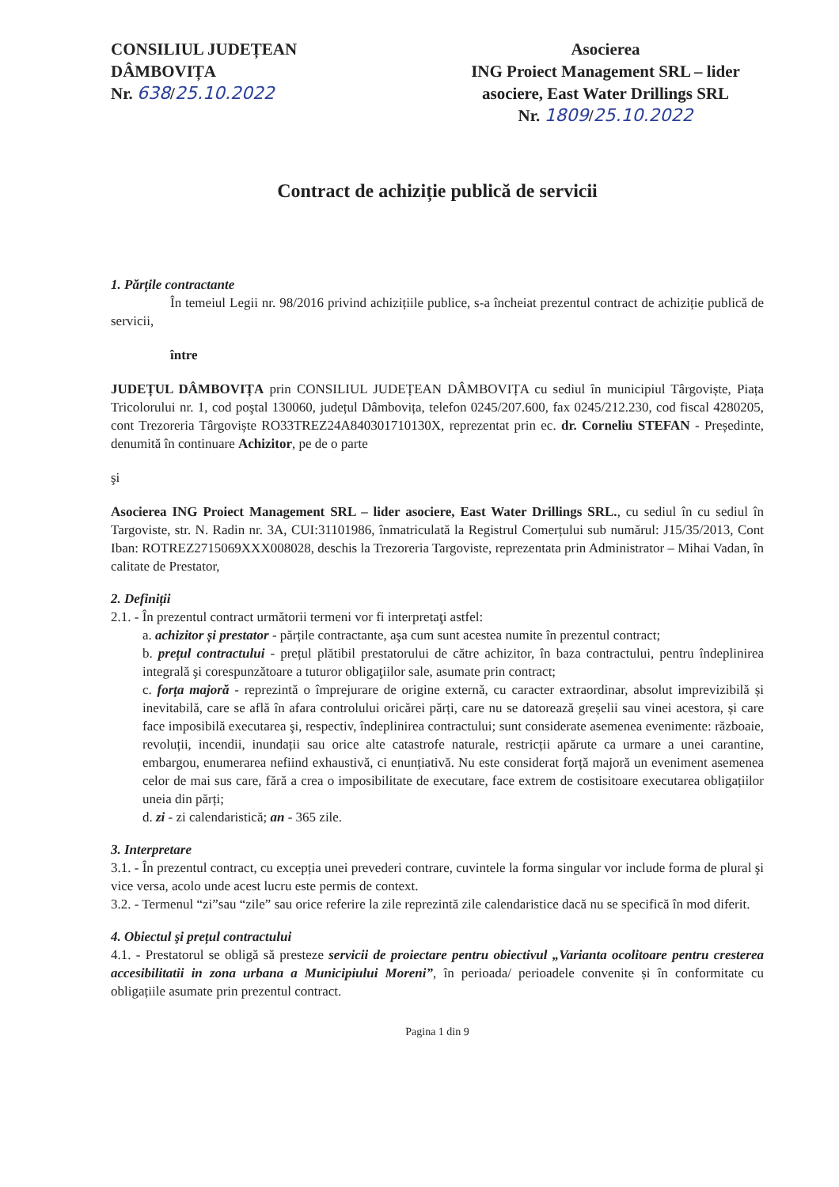CONSILIUL JUDEȚEAN
DÂMBOVIȚA
Nr. 638/25.10.2022
Asocierea
ING Proiect Management SRL – lider asociere, East Water Drillings SRL
Nr. 1809/25.10.2022
Contract de achiziție publică de servicii
1. Părțile contractante
În temeiul Legii nr. 98/2016 privind achizițiile publice, s-a încheiat prezentul contract de achiziție publică de servicii,
între
JUDEȚUL DÂMBOVIȚA prin CONSILIUL JUDEȚEAN DÂMBOVIȚA cu sediul în municipiul Târgoviște, Piața Tricolorului nr. 1, cod poştal 130060, județul Dâmbovița, telefon 0245/207.600, fax 0245/212.230, cod fiscal 4280205, cont Trezoreria Târgoviște RO33TREZ24A840301710130X, reprezentat prin ec. dr. Corneliu STEFAN - Președinte, denumită în continuare Achizitor, pe de o parte
şi
Asocierea ING Proiect Management SRL – lider asociere, East Water Drillings SRL., cu sediul în cu sediul în Targoviste, str. N. Radin nr. 3A, CUI:31101986, înmatriculată la Registrul Comerțului sub numărul: J15/35/2013, Cont Iban: ROTREZ2715069XXX008028, deschis la Trezoreria Targoviste, reprezentata prin Administrator – Mihai Vadan, în calitate de Prestator,
2. Definiții
2.1. - În prezentul contract următorii termeni vor fi interpretaţi astfel:
a. achizitor și prestator - părțile contractante, aşa cum sunt acestea numite în prezentul contract;
b. prețul contractului - prețul plătibil prestatorului de către achizitor, în baza contractului, pentru îndeplinirea integrală şi corespunzătoare a tuturor obligaţiilor sale, asumate prin contract;
c. forța majoră - reprezintă o împrejurare de origine externă, cu caracter extraordinar, absolut imprevizibilă și inevitabilă, care se află în afara controlului oricărei părți, care nu se datorează greșelii sau vinei acestora, și care face imposibilă executarea şi, respectiv, îndeplinirea contractului; sunt considerate asemenea evenimente: războaie, revoluții, incendii, inundații sau orice alte catastrofe naturale, restricții apărute ca urmare a unei carantine, embargou, enumerarea nefiind exhaustivă, ci enunțiativă. Nu este considerat forță majoră un eveniment asemenea celor de mai sus care, fără a crea o imposibilitate de executare, face extrem de costisitoare executarea obligațiilor uneia din părți;
d. zi - zi calendaristică; an - 365 zile.
3. Interpretare
3.1. - În prezentul contract, cu excepția unei prevederi contrare, cuvintele la forma singular vor include forma de plural şi vice versa, acolo unde acest lucru este permis de context.
3.2. - Termenul “zi”sau “zile” sau orice referire la zile reprezintă zile calendaristice dacă nu se specifică în mod diferit.
4. Obiectul şi prețul contractului
4.1. - Prestatorul se obligă să presteze servicii de proiectare pentru obiectivul „Varianta ocolitoare pentru cresterea accesibilitatii in zona urbana a Municipiului Moreni”, în perioada/ perioadele convenite și în conformitate cu obligațiile asumate prin prezentul contract.
Pagina 1 din 9